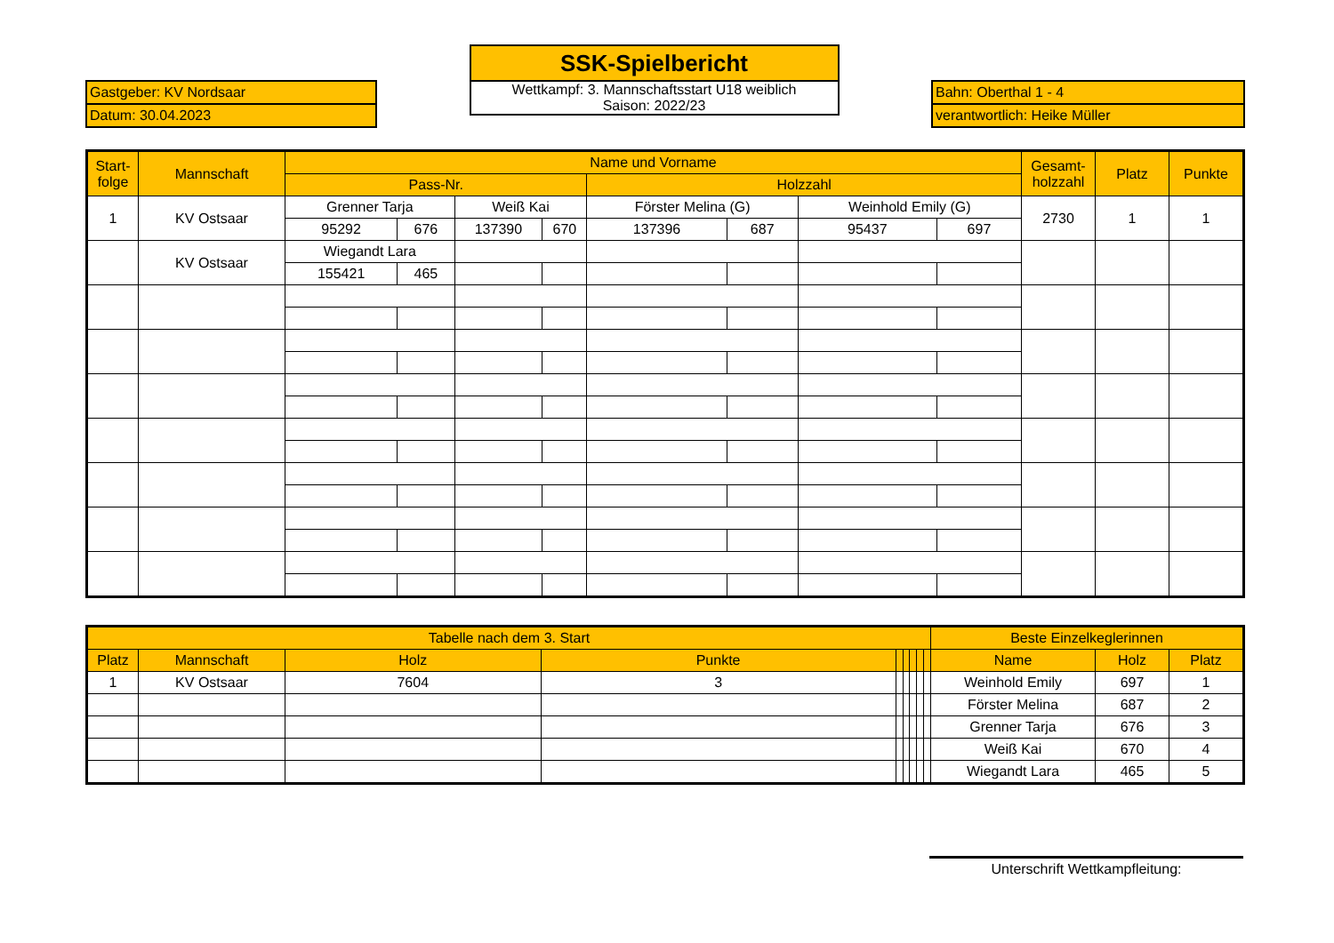| Gastgeber: KV Nordsaar |
| Datum: 30.04.2023 |
| SSK-Spielbericht |
| Wettkampf: 3. Mannschaftsstart U18 weiblich Saison: 2022/23 |
| Bahn: Oberthal 1 - 4 |
| verantwortlich: Heike Müller |
| Start- folge | Mannschaft | Name und Vorname | | | | | | | | Gesamt- holzzahl | Platz | Punkte |
| --- | --- | --- | --- | --- | --- | --- | --- | --- | --- | --- | --- | --- |
| | | Pass-Nr. | | | | Holzzahl | | | | | | |
| 1 | KV Ostsaar | Grenner Tarja | | Weiß Kai | | Förster Melina (G) | | Weinhold Emily (G) | | 2730 | 1 | 1 |
| | | 95292 | 676 | 137390 | 670 | 137396 | 687 | 95437 | 697 | | | |
| | KV Ostsaar | Wiegandt Lara | | | | | | | | | | |
| | | 155421 | 465 | | | | | | | | | |
| Tabelle nach dem 3. Start | | | | | | | | | Beste Einzelkeglerinnen | | |
| --- | --- | --- | --- | --- | --- | --- | --- | --- | --- | --- | --- |
| Platz | Mannschaft | Holz | Punkte | | | | | | Name | Holz | Platz |
| 1 | KV Ostsaar | 7604 | 3 | | | | | | Weinhold Emily | 697 | 1 |
| | | | | | | | | | Förster Melina | 687 | 2 |
| | | | | | | | | | Grenner Tarja | 676 | 3 |
| | | | | | | | | | Weiß Kai | 670 | 4 |
| | | | | | | | | | Wiegandt Lara | 465 | 5 |
Unterschrift Wettkampfleitung: